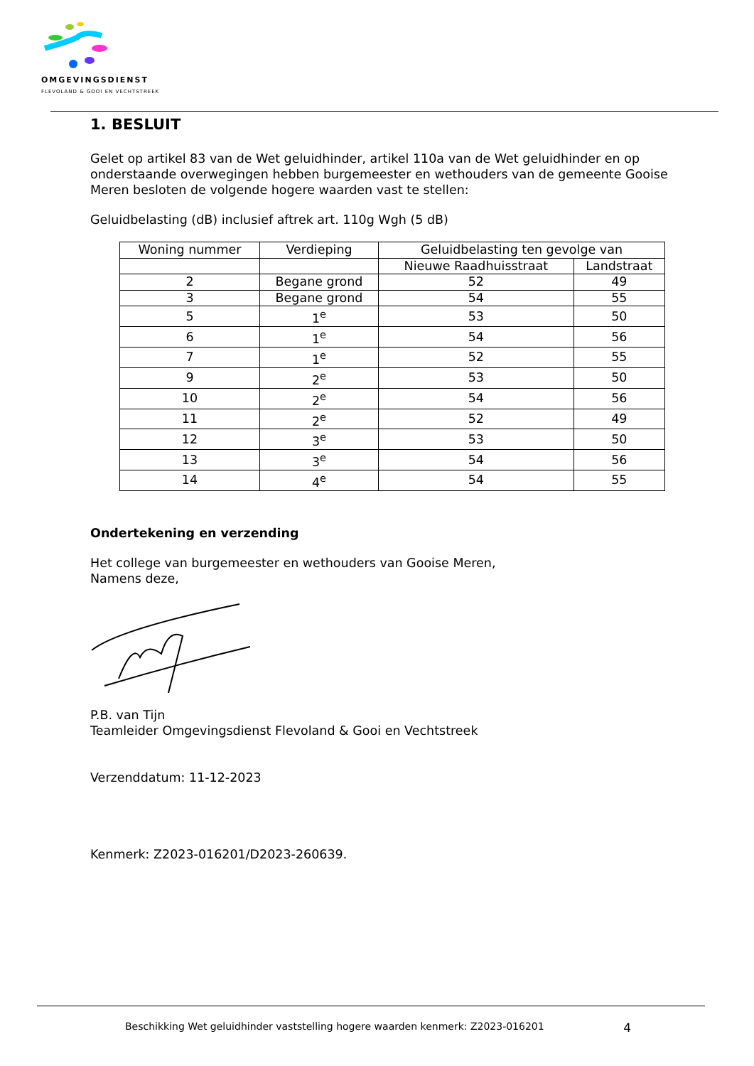OMGEVINGSDIENST
FLEVOLAND & GOOI EN VECHTSTREEK
1. BESLUIT
Gelet op artikel 83 van de Wet geluidhinder, artikel 110a van de Wet geluidhinder en op onderstaande overwegingen hebben burgemeester en wethouders van de gemeente Gooise Meren besloten de volgende hogere waarden vast te stellen:
Geluidbelasting (dB) inclusief aftrek art. 110g Wgh (5 dB)
| Woning nummer | Verdieping | Geluidbelasting ten gevolge van | |
| --- | --- | --- | --- |
| | | Nieuwe Raadhuisstraat | Landstraat |
| 2 | Begane grond | 52 | 49 |
| 3 | Begane grond | 54 | 55 |
| 5 | 1<sup>e</sup> | 53 | 50 |
| 6 | 1<sup>e</sup> | 54 | 56 |
| 7 | 1<sup>e</sup> | 52 | 55 |
| 9 | 2<sup>e</sup> | 53 | 50 |
| 10 | 2<sup>e</sup> | 54 | 56 |
| 11 | 2<sup>e</sup> | 52 | 49 |
| 12 | 3<sup>e</sup> | 53 | 50 |
| 13 | 3<sup>e</sup> | 54 | 56 |
| 14 | 4<sup>e</sup> | 54 | 55 |
Ondertekening en verzending
Het college van burgemeester en wethouders van Gooise Meren,
Namens deze,
P.B. van Tijn
Teamleider Omgevingsdienst Flevoland & Gooi en Vechtstreek
Verzenddatum: 11-12-2023
Kenmerk: Z2023-016201/D2023-260639.
Beschikking Wet geluidhinder vaststelling hogere waarden kenmerk: Z2023-016201 4